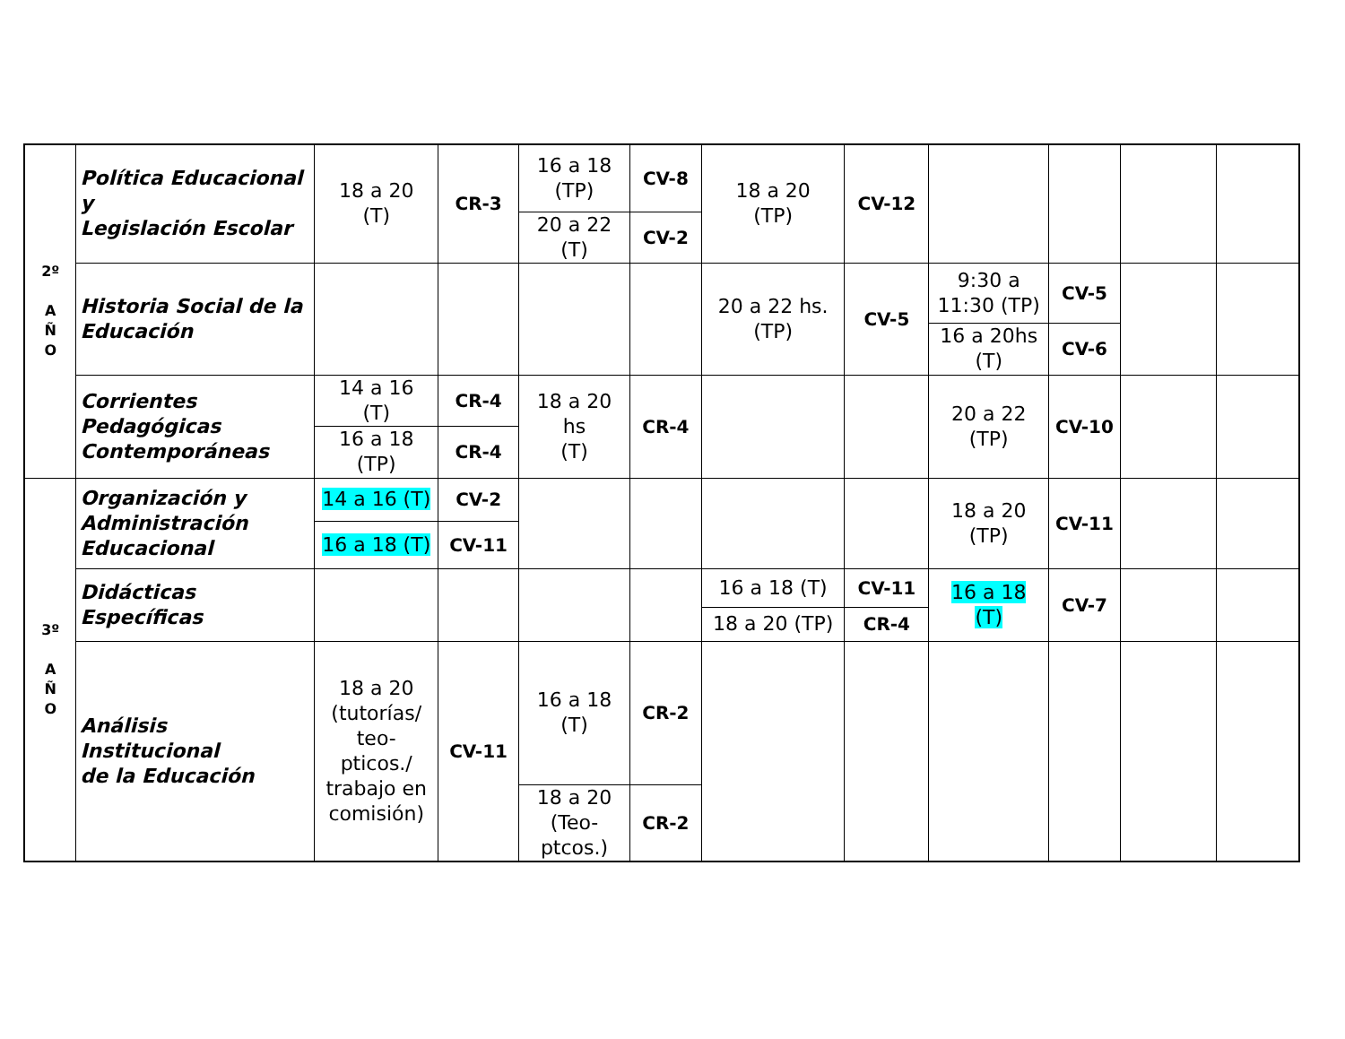| 2º A Ñ O | Política Educacional y Legislación Escolar | 18 a 20 (T) | CR-3 | 16 a 18 (TP) | CV-8 | 18 a 20 (TP) | CV-12 | | | | |
| | | | | 20 a 22 (T) | CV-2 | | | | | | |
| | Historia Social de la Educación | | | | | 20 a 22 hs. (TP) | CV-5 | 9:30 a 11:30 (TP) | CV-5 | | |
| | | | | | | | | 16 a 20hs (T) | CV-6 | | |
| | Corrientes Pedagógicas Contemporáneas | 14 a 16 (T) | CR-4 | 18 a 20 hs (T) | CR-4 | | | 20 a 22 (TP) | CV-10 | | |
| | | 16 a 18 (TP) | CR-4 | | | | | | | | |
| 3º A Ñ O | Organización y Administración Educacional | 14 a 16 (T) | CV-2 | | | | | 18 a 20 (TP) | CV-11 | | |
| | | 16 a 18 (T) | CV-11 | | | | | | | | |
| | Didácticas Específicas | | | | | 16 a 18 (T) | CV-11 | 16 a 18 (T) | CV-7 | | |
| | | | | | | 18 a 20 (TP) | CR-4 | | | | |
| | Análisis Institucional de la Educación | 18 a 20 (tutorías/ teo- pticos./ trabajo en comisión) | CV-11 | 16 a 18 (T) | CR-2 | | | | | | |
| | | | | 18 a 20 (Teo- ptcos.) | CR-2 | | | | | | |